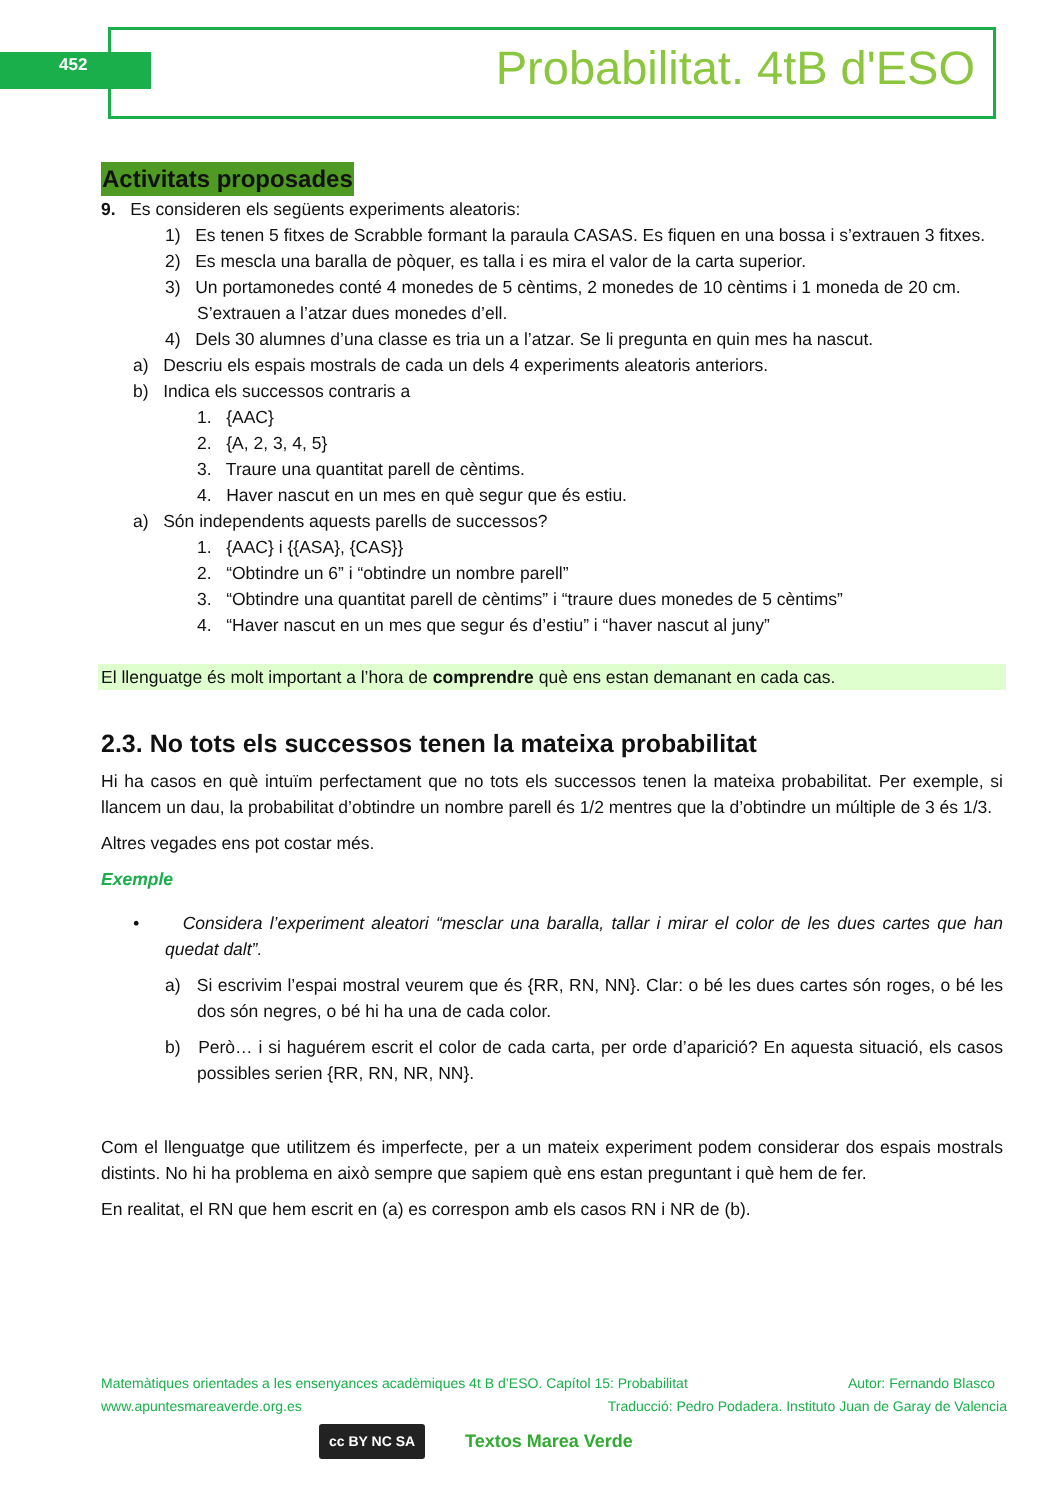452 Probabilitat. 4tB d'ESO
Activitats proposades
9. Es consideren els següents experiments aleatoris:
1) Es tenen 5 fitxes de Scrabble formant la paraula CASAS. Es fiquen en una bossa i s’extrauen 3 fitxes.
2) Es mescla una baralla de pòquer, es talla i es mira el valor de la carta superior.
3) Un portamonedes conté 4 monedes de 5 cèntims, 2 monedes de 10 cèntims i 1 moneda de 20 cm. S’extrauen a l’atzar dues monedes d’ell.
4) Dels 30 alumnes d’una classe es tria un a l’atzar. Se li pregunta en quin mes ha nascut.
a) Descriu els espais mostrals de cada un dels 4 experiments aleatoris anteriors.
b) Indica els successos contraris a
1. {AAC}
2. {A, 2, 3, 4, 5}
3. Traure una quantitat parell de cèntims.
4. Haver nascut en un mes en què segur que és estiu.
a) Són independents aquests parells de successos?
1. {AAC} i {{ASA}, {CAS}}
2. “Obtindre un 6” i “obtindre un nombre parell”
3. “Obtindre una quantitat parell de cèntims” i “traure dues monedes de 5 cèntims”
4. “Haver nascut en un mes que segur és d’estiu” i “haver nascut al juny”
El llenguatge és molt important a l’hora de comprendre què ens estan demanant en cada cas.
2.3. No tots els successos tenen la mateixa probabilitat
Hi ha casos en què intuïm perfectament que no tots els successos tenen la mateixa probabilitat. Per exemple, si llancem un dau, la probabilitat d’obtindre un nombre parell és 1/2 mentres que la d’obtindre un múltiple de 3 és 1/3.
Altres vegades ens pot costar més.
Exemple
• Considera l’experiment aleatori “mesclar una baralla, tallar i mirar el color de les dues cartes que han quedat dalt”.
a) Si escrivim l’espai mostral veurem que és {RR, RN, NN}. Clar: o bé les dues cartes són roges, o bé les dos són negres, o bé hi ha una de cada color.
b) Però… i si haguérem escrit el color de cada carta, per orde d’aparició? En aquesta situació, els casos possibles serien {RR, RN, NR, NN}.
Com el llenguatge que utilitzem és imperfecte, per a un mateix experiment podem considerar dos espais mostrals distints. No hi ha problema en això sempre que sapiem què ens estan preguntant i què hem de fer.
En realitat, el RN que hem escrit en (a) es correspon amb els casos RN i NR de (b).
Matemàtiques orientades a les ensenyances acadèmiques 4t B d’ESO. Capítol 15: Probabilitat Autor: Fernando Blasco
www.apuntesmareaverde.org.es Traducció: Pedro Podadera. Instituto Juan de Garay de Valencia
cc BY NC SA Textos Marea Verde